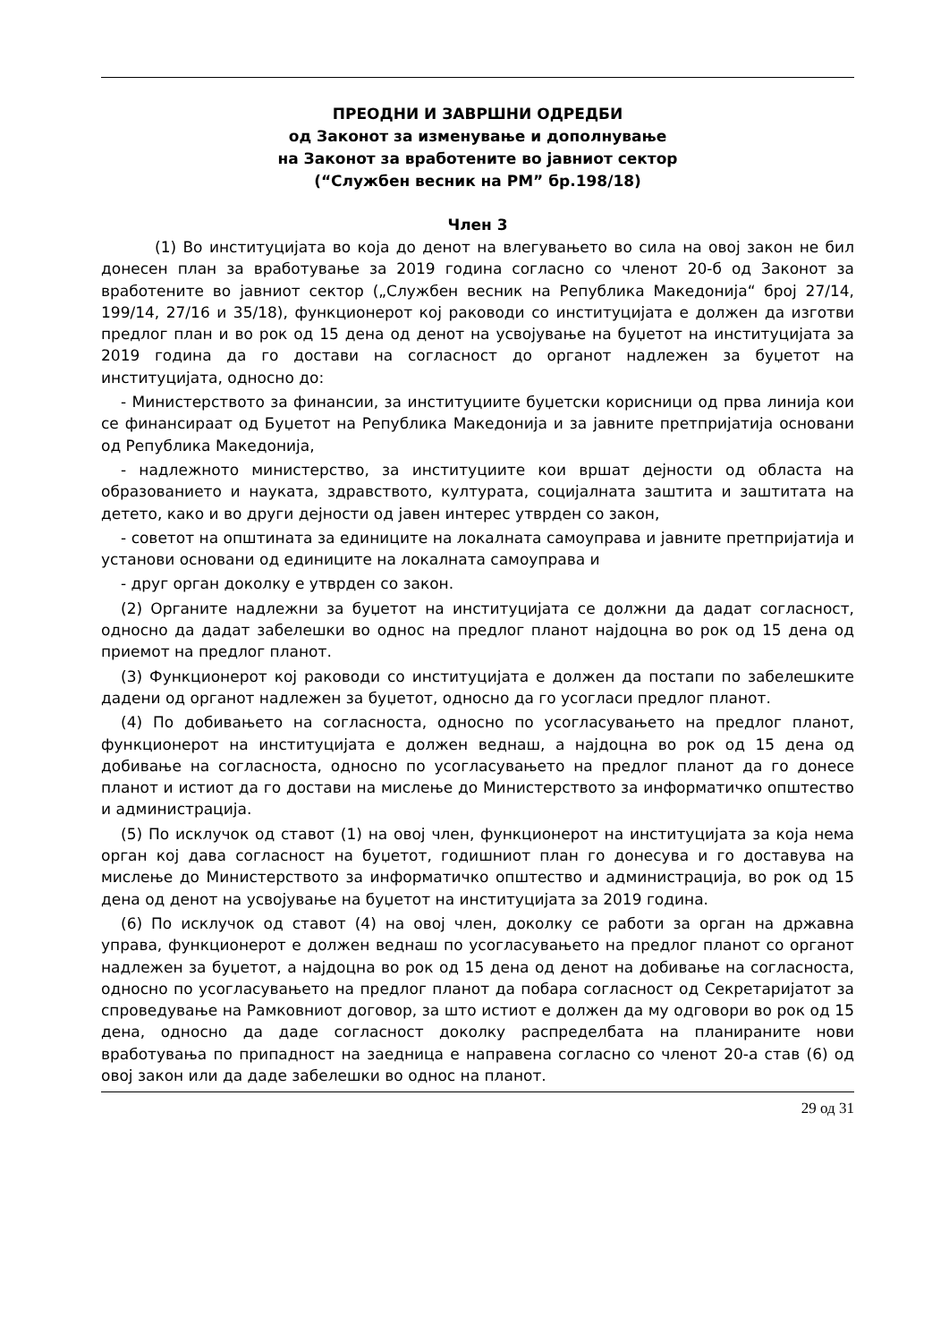ПРЕОДНИ И ЗАВРШНИ ОДРЕДБИ
од Законот за изменување и дополнување
на Законот за вработените во јавниот сектор
(“Службен весник на РМ” бр.198/18)
Член 3
(1) Во институцијата во која до денот на влегувањето во сила на овој закон не бил донесен план за вработување за 2019 година согласно со членот 20-б од Законот за вработените во јавниот сектор („Службен весник на Република Македонија“ број 27/14, 199/14, 27/16 и 35/18), функционерот кој раководи со институцијата е должен да изготви предлог план и во рок од 15 дена од денот на усвојување на буџетот на институцијата за 2019 година да го достави на согласност до органот надлежен за буџетот на институцијата, односно до:
- Министерството за финансии, за институциите буџетски корисници од прва линија кои се финансираат од Буџетот на Република Македонија и за јавните претпријатија основани од Република Македонија,
- надлежното министерство, за институциите кои вршат дејности од областа на образованието и науката, здравството, културата, социјалната заштита и заштитата на детето, како и во други дејности од јавен интерес утврден со закон,
- советот на општината за единиците на локалната самоуправа и јавните претпријатија и установи основани од единиците на локалната самоуправа и
- друг орган доколку е утврден со закон.
(2) Органите надлежни за буџетот на институцијата се должни да дадат согласност, односно да дадат забелешки во однос на предлог планот најдоцна во рок од 15 дена од приемот на предлог планот.
(3) Функционерот кој раководи со институцијата е должен да постапи по забелешките дадени од органот надлежен за буџетот, односно да го усогласи предлог планот.
(4) По добивањето на согласноста, односно по усогласувањето на предлог планот, функционерот на институцијата е должен веднаш, а најдоцна во рок од 15 дена од добивање на согласноста, односно по усогласувањето на предлог планот да го донесе планот и истиот да го достави на мислење до Министерството за информатичко општество и администрација.
(5) По исклучок од ставот (1) на овој член, функционерот на институцијата за која нема орган кој дава согласност на буџетот, годишниот план го донесува и го доставува на мислење до Министерството за информатичко општество и администрација, во рок од 15 дена од денот на усвојување на буџетот на институцијата за 2019 година.
(6) По исклучок од ставот (4) на овој член, доколку се работи за орган на државна управа, функционерот е должен веднаш по усогласувањето на предлог планот со органот надлежен за буџетот, а најдоцна во рок од 15 дена од денот на добивање на согласноста, односно по усогласувањето на предлог планот да побара согласност од Секретаријатот за спроведување на Рамковниот договор, за што истиот е должен да му одговори во рок од 15 дена, односно да даде согласност доколку распределбата на планираните нови вработувања по припадност на заедница е направена согласно со членот 20-а став (6) од овој закон или да даде забелешки во однос на планот.
29 од 31